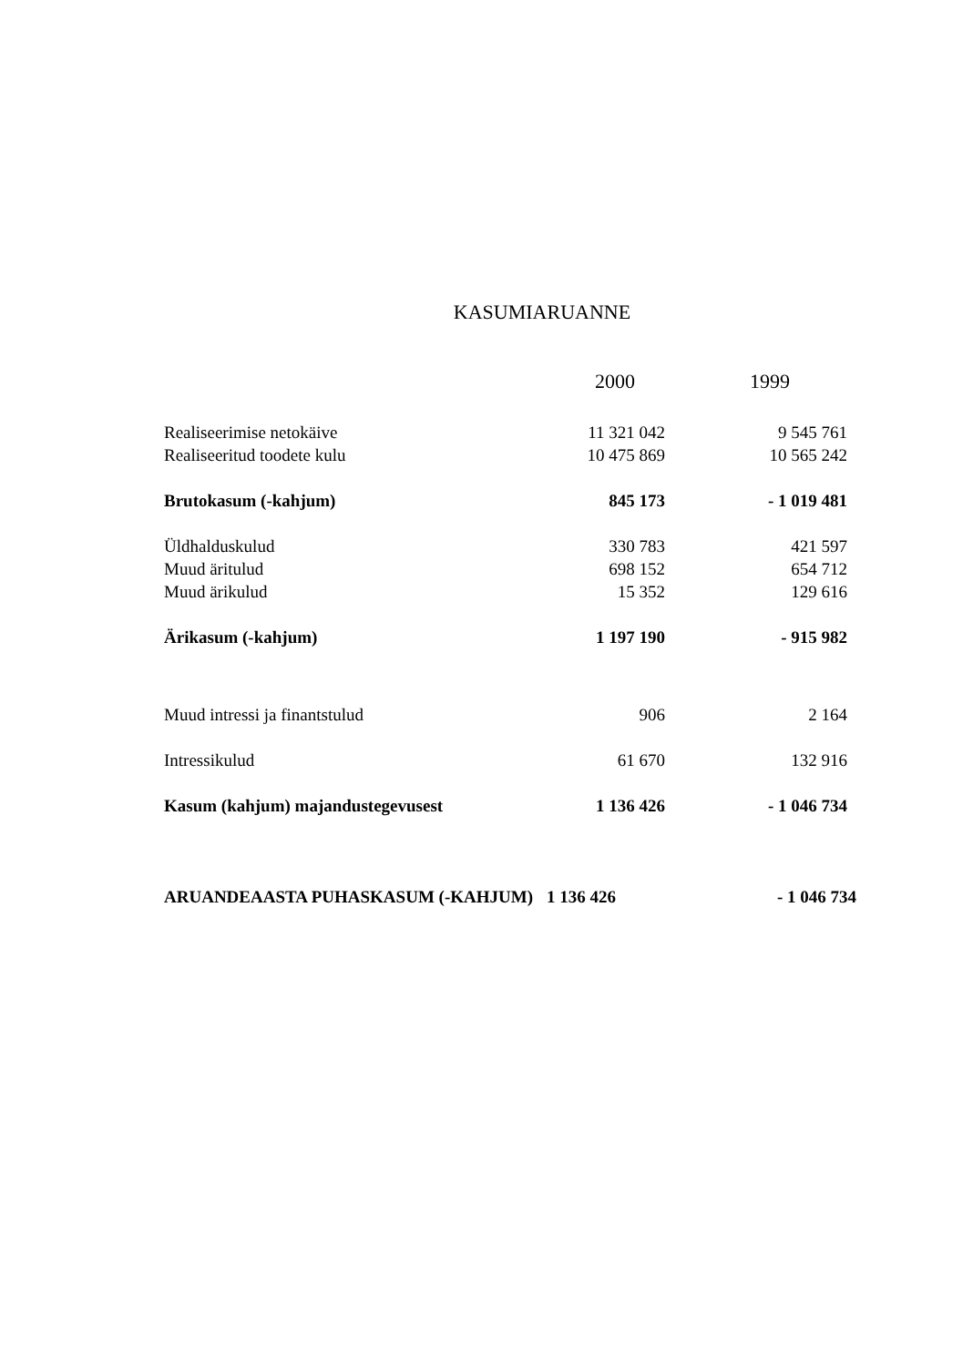KASUMIARUANNE
| | 2000 | 1999 |
| --- | --- | --- |
| Realiseerimise netokäive | 11 321 042 | 9 545 761 |
| Realiseeritud toodete kulu | 10 475 869 | 10 565 242 |
| Brutokasum (-kahjum) | 845 173 | - 1 019 481 |
| Üldhalduskulud | 330 783 | 421 597 |
| Muud äritulud | 698 152 | 654 712 |
| Muud ärikulud | 15 352 | 129 616 |
| Ärikasum (-kahjum) | 1 197 190 | - 915 982 |
| Muud intressi ja finantstulud | 906 | 2 164 |
| Intressikulud | 61 670 | 132 916 |
| Kasum (kahjum) majandustegevusest | 1 136 426 | - 1 046 734 |
| ARUANDEAASTA PUHASKASUM (-KAHJUM) | 1 136 426 | - 1 046 734 |